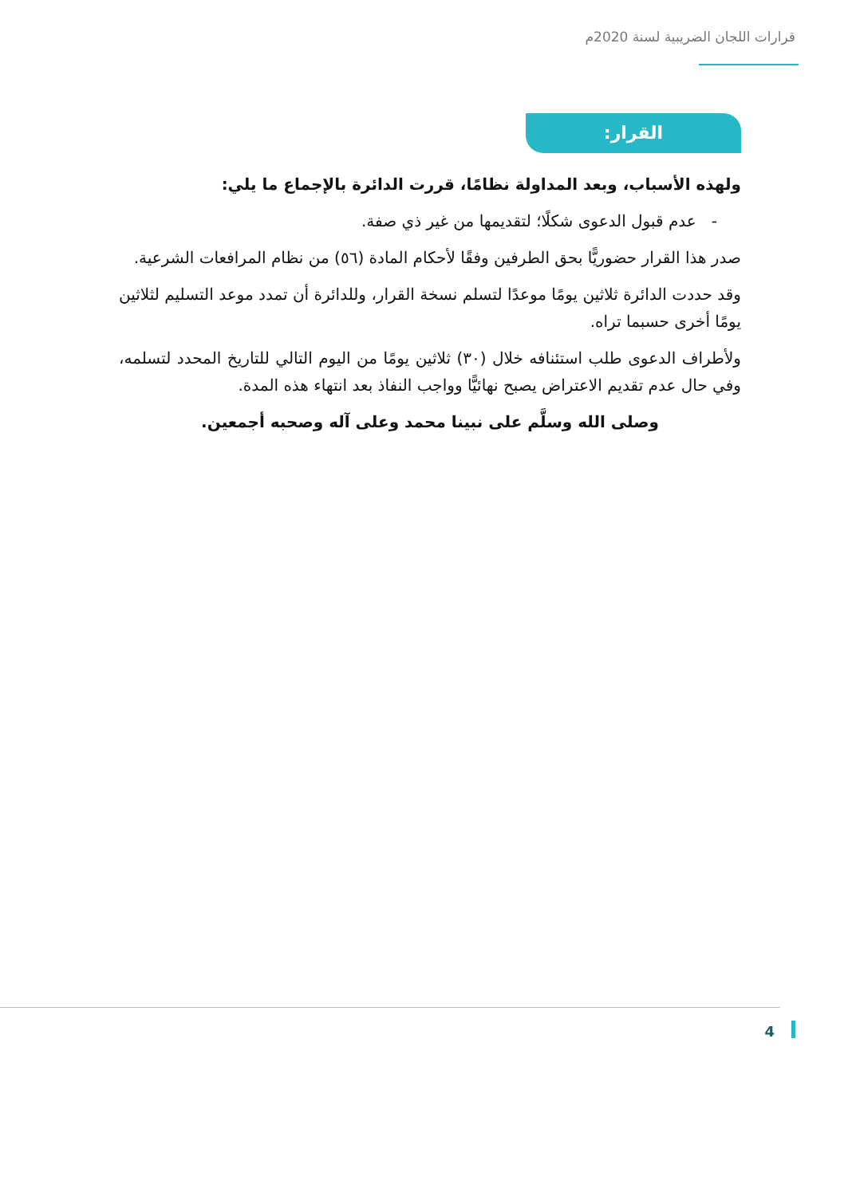قرارات اللجان الضريبية لسنة 2020م
القرار:
ولهذه الأسباب، وبعد المداولة نظامًا، قررت الدائرة بالإجماع ما يلي:
- عدم قبول الدعوى شكلًا؛ لتقديمها من غير ذي صفة.
صدر هذا القرار حضوريًّا بحق الطرفين وفقًا لأحكام المادة (٥٦) من نظام المرافعات الشرعية.
وقد حددت الدائرة ثلاثين يومًا موعدًا لتسلم نسخة القرار، وللدائرة أن تمدد موعد التسليم لثلاثين يومًا أخرى حسبما تراه.
ولأطراف الدعوى طلب استئنافه خلال (٣٠) ثلاثين يومًا من اليوم التالي للتاريخ المحدد لتسلمه، وفي حال عدم تقديم الاعتراض يصبح نهائيًّا وواجب النفاذ بعد انتهاء هذه المدة.
وصلى الله وسلَّم على نبينا محمد وعلى آله وصحبه أجمعين.
4